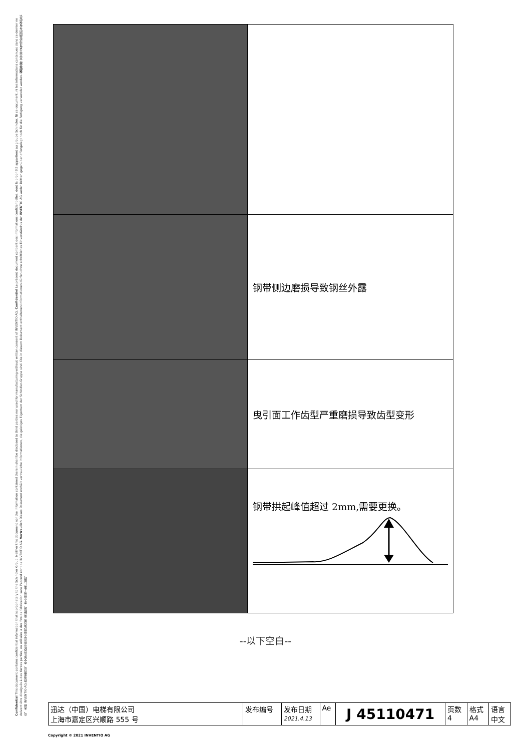Confidential This document contains confidential information that is proprietary to the Schindler Group. Neither this document nor the information contained therein shall be disclosed to third parties nor used for manufacturing without written consent of INVENTIO AG. Confidentiel Le présent document contient des informations confidentielles, dont la propriété appartient au groupe Schindler. Ni ce document, ni les informations contenues dans ce dernier ne doivent être divulgués à des tierces parties, ou utilisées à des fins de fabrication sans l'accord écrit de INVENTIO AG. Vertraulich Dieses Dokument enthält vertrauliche Informationen, die geistiges Eigentum der Schindler-Gruppe sind. Die in diesem Dokument enthaltenen Informationen dürfen ohne schriftliches Einverständnis der INVENTIO AG weder Dritten gegenüber offengelegt noch für die Fertigung verwendet werden. 保密文件 本文件含有迅达集团的专有保密信息。未经 INVENTIO AG 的书面同意，本文件及其所含信息不得向任何第三方披露，亦不得用于生产目的。
| | 钢带侧边磨损导致钢丝外露 |
| | 曳引面工作齿型严重磨损导致齿型变形 |
| | 钢带拱起峰值超过 2mm,需要更换。 |
--以下空白--
| 迅达（中国）电梯有限公司 上海市嘉定区兴顺路 555 号 | 发布编号 | 发布日期 2021.4.13 | Ae | J 45110471 | 页数 4 | 格式 A4 | 语言 中文 |
Copyright © 2021 INVENTIO AG